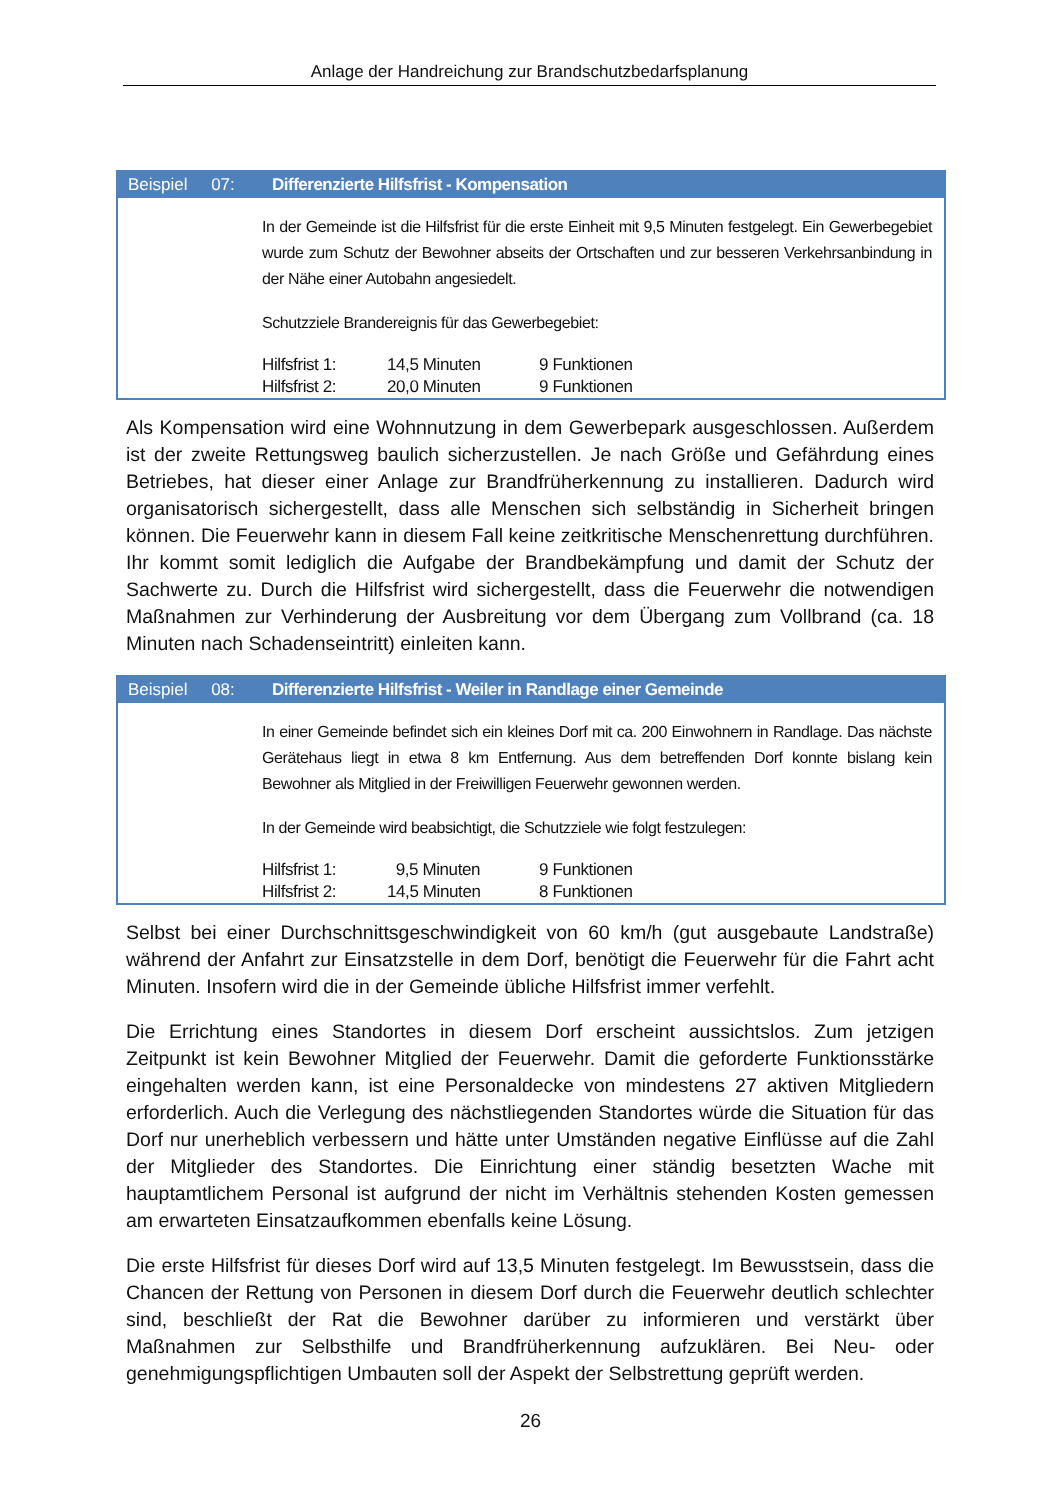Anlage der Handreichung zur Brandschutzbedarfsplanung
Beispiel 07: Differenzierte Hilfsfrist - Kompensation
In der Gemeinde ist die Hilfsfrist für die erste Einheit mit 9,5 Minuten festgelegt. Ein Gewerbegebiet wurde zum Schutz der Bewohner abseits der Ortschaften und zur besseren Verkehrsanbindung in der Nähe einer Autobahn angesiedelt.
Schutzziele Brandereignis für das Gewerbegebiet:
| Hilfsfrist 1: | 14,5 Minuten | 9 Funktionen |
| Hilfsfrist 2: | 20,0 Minuten | 9 Funktionen |
Als Kompensation wird eine Wohnnutzung in dem Gewerbepark ausgeschlossen. Außerdem ist der zweite Rettungsweg baulich sicherzustellen. Je nach Größe und Gefährdung eines Betriebes, hat dieser einer Anlage zur Brandfrüherkennung zu installieren. Dadurch wird organisatorisch sichergestellt, dass alle Menschen sich selbständig in Sicherheit bringen können. Die Feuerwehr kann in diesem Fall keine zeitkritische Menschenrettung durchführen. Ihr kommt somit lediglich die Aufgabe der Brandbekämpfung und damit der Schutz der Sachwerte zu. Durch die Hilfsfrist wird sichergestellt, dass die Feuerwehr die notwendigen Maßnahmen zur Verhinderung der Ausbreitung vor dem Übergang zum Vollbrand (ca. 18 Minuten nach Schadenseintritt) einleiten kann.
Beispiel 08: Differenzierte Hilfsfrist - Weiler in Randlage einer Gemeinde
In einer Gemeinde befindet sich ein kleines Dorf mit ca. 200 Einwohnern in Randlage. Das nächste Gerätehaus liegt in etwa 8 km Entfernung. Aus dem betreffenden Dorf konnte bislang kein Bewohner als Mitglied in der Freiwilligen Feuerwehr gewonnen werden.
In der Gemeinde wird beabsichtigt, die Schutzziele wie folgt festzulegen:
| Hilfsfrist 1: | 9,5 Minuten | 9 Funktionen |
| Hilfsfrist 2: | 14,5 Minuten | 8 Funktionen |
Selbst bei einer Durchschnittsgeschwindigkeit von 60 km/h (gut ausgebaute Landstraße) während der Anfahrt zur Einsatzstelle in dem Dorf, benötigt die Feuerwehr für die Fahrt acht Minuten. Insofern wird die in der Gemeinde übliche Hilfsfrist immer verfehlt.
Die Errichtung eines Standortes in diesem Dorf erscheint aussichtslos. Zum jetzigen Zeitpunkt ist kein Bewohner Mitglied der Feuerwehr. Damit die geforderte Funktionsstärke eingehalten werden kann, ist eine Personaldecke von mindestens 27 aktiven Mitgliedern erforderlich. Auch die Verlegung des nächstliegenden Standortes würde die Situation für das Dorf nur unerheblich verbessern und hätte unter Umständen negative Einflüsse auf die Zahl der Mitglieder des Standortes. Die Einrichtung einer ständig besetzten Wache mit hauptamtlichem Personal ist aufgrund der nicht im Verhältnis stehenden Kosten gemessen am erwarteten Einsatzaufkommen ebenfalls keine Lösung.
Die erste Hilfsfrist für dieses Dorf wird auf 13,5 Minuten festgelegt. Im Bewusstsein, dass die Chancen der Rettung von Personen in diesem Dorf durch die Feuerwehr deutlich schlechter sind, beschließt der Rat die Bewohner darüber zu informieren und verstärkt über Maßnahmen zur Selbsthilfe und Brandfrüherkennung aufzuklären. Bei Neu- oder genehmigungspflichtigen Umbauten soll der Aspekt der Selbstrettung geprüft werden.
26